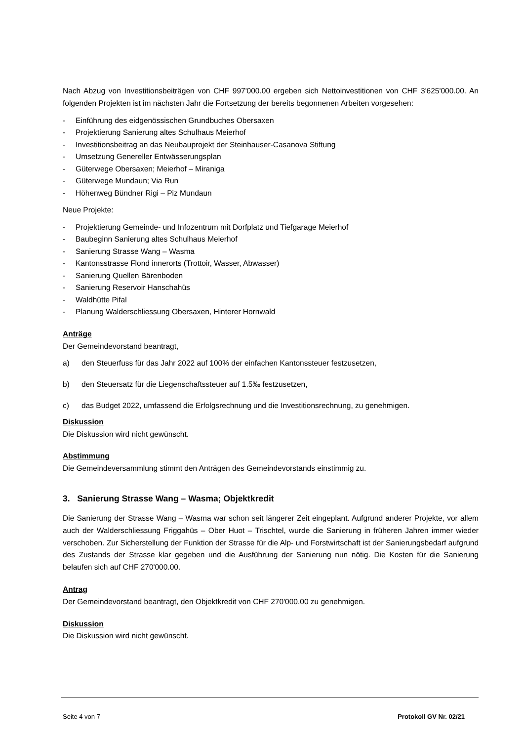Nach Abzug von Investitionsbeiträgen von CHF 997'000.00 ergeben sich Nettoinvestitionen von CHF 3'625'000.00. An folgenden Projekten ist im nächsten Jahr die Fortsetzung der bereits begonnenen Arbeiten vorgesehen:
- Einführung des eidgenössischen Grundbuches Obersaxen
- Projektierung Sanierung altes Schulhaus Meierhof
- Investitionsbeitrag an das Neubauprojekt der Steinhauser-Casanova Stiftung
- Umsetzung Genereller Entwässerungsplan
- Güterwege Obersaxen; Meierhof – Miraniga
- Güterwege Mundaun; Via Run
- Höhenweg Bündner Rigi – Piz Mundaun
Neue Projekte:
- Projektierung Gemeinde- und Infozentrum mit Dorfplatz und Tiefgarage Meierhof
- Baubeginn Sanierung altes Schulhaus Meierhof
- Sanierung Strasse Wang – Wasma
- Kantonsstrasse Flond innerorts (Trottoir, Wasser, Abwasser)
- Sanierung Quellen Bärenboden
- Sanierung Reservoir Hanschahüs
- Waldhütte Pifal
- Planung Walderschliessung Obersaxen, Hinterer Hornwald
Anträge
Der Gemeindevorstand beantragt,
a) den Steuerfuss für das Jahr 2022 auf 100% der einfachen Kantonssteuer festzusetzen,
b) den Steuersatz für die Liegenschaftssteuer auf 1.5‰ festzusetzen,
c) das Budget 2022, umfassend die Erfolgsrechnung und die Investitionsrechnung, zu genehmigen.
Diskussion
Die Diskussion wird nicht gewünscht.
Abstimmung
Die Gemeindeversammlung stimmt den Anträgen des Gemeindevorstands einstimmig zu.
3. Sanierung Strasse Wang – Wasma; Objektkredit
Die Sanierung der Strasse Wang – Wasma war schon seit längerer Zeit eingeplant. Aufgrund anderer Projekte, vor allem auch der Walderschliessung Friggahüs – Ober Huot – Trischtel, wurde die Sanierung in früheren Jahren immer wieder verschoben. Zur Sicherstellung der Funktion der Strasse für die Alp- und Forstwirtschaft ist der Sanierungsbedarf aufgrund des Zustands der Strasse klar gegeben und die Ausführung der Sanierung nun nötig. Die Kosten für die Sanierung belaufen sich auf CHF 270'000.00.
Antrag
Der Gemeindevorstand beantragt, den Objektkredit von CHF 270'000.00 zu genehmigen.
Diskussion
Die Diskussion wird nicht gewünscht.
Seite 4 von 7 Protokoll GV Nr. 02/21